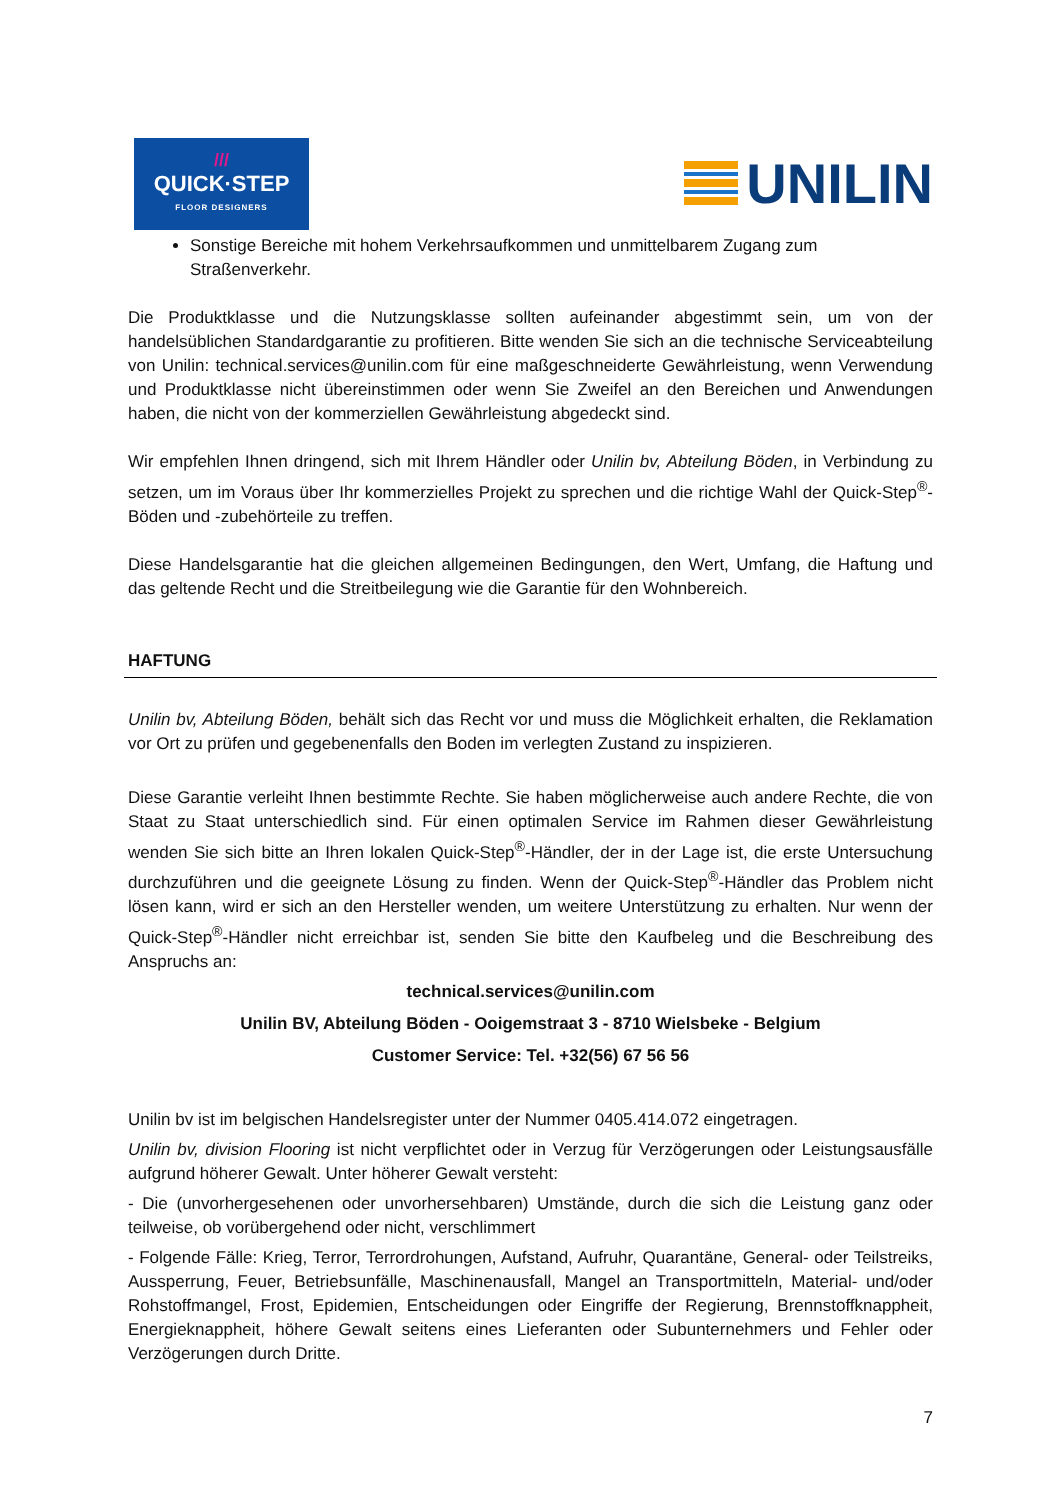///
QUICK·STEP
FLOOR DESIGNERS
UNILIN
Sonstige Bereiche mit hohem Verkehrsaufkommen und unmittelbarem Zugang zum Straßenverkehr.
Die Produktklasse und die Nutzungsklasse sollten aufeinander abgestimmt sein, um von der handelsüblichen Standardgarantie zu profitieren. Bitte wenden Sie sich an die technische Serviceabteilung von Unilin: technical.services@unilin.com für eine maßgeschneiderte Gewährleistung, wenn Verwendung und Produktklasse nicht übereinstimmen oder wenn Sie Zweifel an den Bereichen und Anwendungen haben, die nicht von der kommerziellen Gewährleistung abgedeckt sind.
Wir empfehlen Ihnen dringend, sich mit Ihrem Händler oder Unilin bv, Abteilung Böden, in Verbindung zu setzen, um im Voraus über Ihr kommerzielles Projekt zu sprechen und die richtige Wahl der Quick-Step<sup>®</sup>-Böden und -zubehörteile zu treffen.
Diese Handelsgarantie hat die gleichen allgemeinen Bedingungen, den Wert, Umfang, die Haftung und das geltende Recht und die Streitbeilegung wie die Garantie für den Wohnbereich.
HAFTUNG
Unilin bv, Abteilung Böden, behält sich das Recht vor und muss die Möglichkeit erhalten, die Reklamation vor Ort zu prüfen und gegebenenfalls den Boden im verlegten Zustand zu inspizieren.
Diese Garantie verleiht Ihnen bestimmte Rechte. Sie haben möglicherweise auch andere Rechte, die von Staat zu Staat unterschiedlich sind. Für einen optimalen Service im Rahmen dieser Gewährleistung wenden Sie sich bitte an Ihren lokalen Quick-Step<sup>®</sup>-Händler, der in der Lage ist, die erste Untersuchung durchzuführen und die geeignete Lösung zu finden. Wenn der Quick-Step<sup>®</sup>-Händler das Problem nicht lösen kann, wird er sich an den Hersteller wenden, um weitere Unterstützung zu erhalten. Nur wenn der Quick-Step<sup>®</sup>-Händler nicht erreichbar ist, senden Sie bitte den Kaufbeleg und die Beschreibung des Anspruchs an:
technical.services@unilin.com
Unilin BV, Abteilung Böden - Ooigemstraat 3 - 8710 Wielsbeke - Belgium
Customer Service: Tel. +32(56) 67 56 56
Unilin bv ist im belgischen Handelsregister unter der Nummer 0405.414.072 eingetragen.
Unilin bv, division Flooring ist nicht verpflichtet oder in Verzug für Verzögerungen oder Leistungsausfälle aufgrund höherer Gewalt. Unter höherer Gewalt versteht:
- Die (unvorhergesehenen oder unvorhersehbaren) Umstände, durch die sich die Leistung ganz oder teilweise, ob vorübergehend oder nicht, verschlimmert
- Folgende Fälle: Krieg, Terror, Terrordrohungen, Aufstand, Aufruhr, Quarantäne, General- oder Teilstreiks, Aussperrung, Feuer, Betriebsunfälle, Maschinenausfall, Mangel an Transportmitteln, Material- und/oder Rohstoffmangel, Frost, Epidemien, Entscheidungen oder Eingriffe der Regierung, Brennstoffknappheit, Energieknappheit, höhere Gewalt seitens eines Lieferanten oder Subunternehmers und Fehler oder Verzögerungen durch Dritte.
7